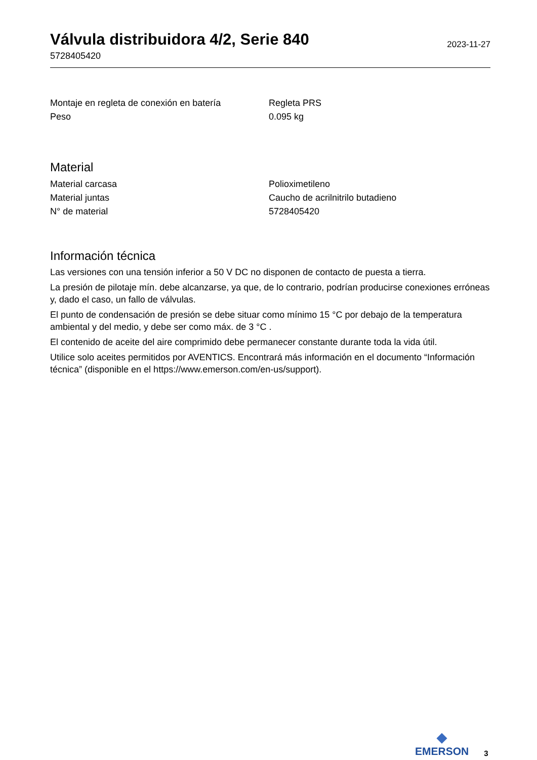Válvula distribuidora 4/2, Serie 840
5728405420
2023-11-27
| Montaje en regleta de conexión en batería | Regleta PRS |
| Peso | 0.095 kg |
Material
| Material carcasa | Polioximetileno |
| Material juntas | Caucho de acrilnitrilo butadieno |
| N° de material | 5728405420 |
Información técnica
Las versiones con una tensión inferior a 50 V DC no disponen de contacto de puesta a tierra.
La presión de pilotaje mín. debe alcanzarse, ya que, de lo contrario, podrían producirse conexiones erróneas y, dado el caso, un fallo de válvulas.
El punto de condensación de presión se debe situar como mínimo 15 °C por debajo de la temperatura ambiental y del medio, y debe ser como máx. de 3 °C .
El contenido de aceite del aire comprimido debe permanecer constante durante toda la vida útil.
Utilice solo aceites permitidos por AVENTICS. Encontrará más información en el documento “Información técnica” (disponible en el https://www.emerson.com/en-us/support).
◆
EMERSON
3